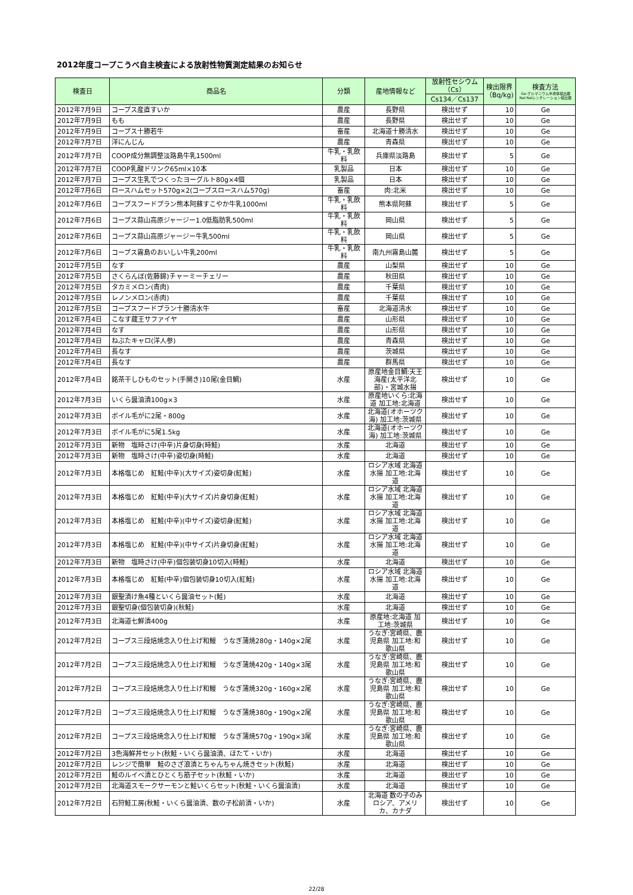2012年度コープこうべ自主検査による放射性物質測定結果のお知らせ
| 検査日 | 商品名 | 分類 | 産地情報など | 放射性セシウム（Cs） | 検出限界（Bq/kg) | 検査方法 Ge:ゲルマニウム半導体検出器NaI:NaIシンチレーション検出器 |
| --- | --- | --- | --- | --- | --- | --- |
| | | | | Cs134／Cs137 | | |
| 2012年7月9日 | コープス産直すいか | 農産 | 長野県 | 検出せず | 10 | Ge |
| 2012年7月9日 | もも | 農産 | 長野県 | 検出せず | 10 | Ge |
| 2012年7月9日 | コープス十勝若牛 | 畜産 | 北海道十勝清水 | 検出せず | 10 | Ge |
| 2012年7月7日 | 洋にんじん | 農産 | 青森県 | 検出せず | 10 | Ge |
| 2012年7月7日 | COOP成分無調整淡路島牛乳1500ml | 牛乳・乳飲料 | 兵庫県淡路島 | 検出せず | 5 | Ge |
| 2012年7月7日 | COOP乳酸ドリンク65ml×10本 | 乳製品 | 日本 | 検出せず | 10 | Ge |
| 2012年7月7日 | コープス生乳でつくったヨーグルト80g×4個 | 乳製品 | 日本 | 検出せず | 10 | Ge |
| 2012年7月6日 | ロースハムセット570g×2(コープスロースハム570g) | 畜産 | 肉:北米 | 検出せず | 10 | Ge |
| 2012年7月6日 | コープスフードプラン熊本阿蘇すこやか牛乳1000ml | 牛乳・乳飲料 | 熊本県阿蘇 | 検出せず | 5 | Ge |
| 2012年7月6日 | コープス蒜山高原ジャージー1.0低脂肪乳500ml | 牛乳・乳飲料 | 岡山県 | 検出せず | 5 | Ge |
| 2012年7月6日 | コープス蒜山高原ジャージー牛乳500ml | 牛乳・乳飲料 | 岡山県 | 検出せず | 5 | Ge |
| 2012年7月6日 | コープス霧島のおいしい牛乳200ml | 牛乳・乳飲料 | 南九州霧島山麓 | 検出せず | 5 | Ge |
| 2012年7月5日 | なす | 農産 | 山梨県 | 検出せず | 10 | Ge |
| 2012年7月5日 | さくらんぼ(佐藤錦)チャーミーチェリー | 農産 | 秋田県 | 検出せず | 10 | Ge |
| 2012年7月5日 | タカミメロン(青肉) | 農産 | 千葉県 | 検出せず | 10 | Ge |
| 2012年7月5日 | レノンメロン(赤肉) | 農産 | 千葉県 | 検出せず | 10 | Ge |
| 2012年7月5日 | コープスフードプラン十勝清水牛 | 畜産 | 北海道清水 | 検出せず | 10 | Ge |
| 2012年7月4日 | こなす蔵王サファイヤ | 農産 | 山形県 | 検出せず | 10 | Ge |
| 2012年7月4日 | なす | 農産 | 山形県 | 検出せず | 10 | Ge |
| 2012年7月4日 | ねぶたキャロ(洋人参) | 農産 | 青森県 | 検出せず | 10 | Ge |
| 2012年7月4日 | 長なす | 農産 | 茨城県 | 検出せず | 10 | Ge |
| 2012年7月4日 | 長なす | 農産 | 群馬県 | 検出せず | 10 | Ge |
| 2012年7月4日 | 銘茶干しひものセット(手開き)10尾(金目鯛) | 水産 | 原産地金目鯛:天王海産(太平洋北部)・宮城水揚 | 検出せず | 10 | Ge |
| 2012年7月3日 | いくら醤油漬100g×3 | 水産 | 原産地いくら:北海道 加工地:北海道 | 検出せず | 10 | Ge |
| 2012年7月3日 | ボイル毛がに2尾・800g | 水産 | 北海道(オホーツク海) 加工地:茨城県 | 検出せず | 10 | Ge |
| 2012年7月3日 | ボイル毛がに5尾1.5kg | 水産 | 北海道(オホーツク海) 加工地:茨城県 | 検出せず | 10 | Ge |
| 2012年7月3日 | 新物 塩時さけ(中辛)片身切身(時鮭) | 水産 | 北海道 | 検出せず | 10 | Ge |
| 2012年7月3日 | 新物 塩時さけ(中辛)姿切身(時鮭) | 水産 | 北海道 | 検出せず | 10 | Ge |
| 2012年7月3日 | 本格塩じめ 紅鮭(中辛)(大サイズ)姿切身(紅鮭) | 水産 | ロシア水域 北海道水揚 加工地:北海道 | 検出せず | 10 | Ge |
| 2012年7月3日 | 本格塩じめ 紅鮭(中辛)(大サイズ)片身切身(紅鮭) | 水産 | ロシア水域 北海道水揚 加工地:北海道 | 検出せず | 10 | Ge |
| 2012年7月3日 | 本格塩じめ 紅鮭(中辛)(中サイズ)姿切身(紅鮭) | 水産 | ロシア水域 北海道水揚 加工地:北海道 | 検出せず | 10 | Ge |
| 2012年7月3日 | 本格塩じめ 紅鮭(中辛)(中サイズ)片身切身(紅鮭) | 水産 | ロシア水域 北海道水揚 加工地:北海道 | 検出せず | 10 | Ge |
| 2012年7月3日 | 新物 塩時さけ(中辛)個包装切身10切入(時鮭) | 水産 | 北海道 | 検出せず | 10 | Ge |
| 2012年7月3日 | 本格塩じめ 紅鮭(中辛)個包装切身10切入(紅鮭) | 水産 | ロシア水域 北海道水揚 加工地:北海道 | 検出せず | 10 | Ge |
| 2012年7月3日 | 銀聖漬け魚4種といくら醤油セット(鮭) | 水産 | 北海道 | 検出せず | 10 | Ge |
| 2012年7月3日 | 銀聖切身(個包装切身)(秋鮭) | 水産 | 北海道 | 検出せず | 10 | Ge |
| 2012年7月3日 | 北海道七鮮漬400g | 水産 | 原産地:北海道 加工地:茨城県 | 検出せず | 10 | Ge |
| 2012年7月2日 | コープス三段焙焼念入り仕上げ和鰻 うなぎ蒲焼280g・140g×2尾 | 水産 | うなぎ:宮崎県、鹿児島県 加工地:和歌山県 | 検出せず | 10 | Ge |
| 2012年7月2日 | コープス三段焙焼念入り仕上げ和鰻 うなぎ蒲焼420g・140g×3尾 | 水産 | うなぎ:宮崎県、鹿児島県 加工地:和歌山県 | 検出せず | 10 | Ge |
| 2012年7月2日 | コープス三段焙焼念入り仕上げ和鰻 うなぎ蒲焼320g・160g×2尾 | 水産 | うなぎ:宮崎県、鹿児島県 加工地:和歌山県 | 検出せず | 10 | Ge |
| 2012年7月2日 | コープス三段焙焼念入り仕上げ和鰻 うなぎ蒲焼380g・190g×2尾 | 水産 | うなぎ:宮崎県、鹿児島県 加工地:和歌山県 | 検出せず | 10 | Ge |
| 2012年7月2日 | コープス三段焙焼念入り仕上げ和鰻 うなぎ蒲焼570g・190g×3尾 | 水産 | うなぎ:宮崎県、鹿児島県 加工地:和歌山県 | 検出せず | 10 | Ge |
| 2012年7月2日 | 3色海鮮丼セット(秋鮭・いくら醤油漬、ほたて・いか) | 水産 | 北海道 | 検出せず | 10 | Ge |
| 2012年7月2日 | レンジで簡単 鮭のさざ浪漬とちゃんちゃん焼きセット(秋鮭) | 水産 | 北海道 | 検出せず | 10 | Ge |
| 2012年7月2日 | 鮭のルイベ漬とひとくち筋子セット(秋鮭・いか) | 水産 | 北海道 | 検出せず | 10 | Ge |
| 2012年7月2日 | 北海道スモークサーモンと鮭いくらセット(秋鮭・いくら醤油漬) | 水産 | 北海道 | 検出せず | 10 | Ge |
| 2012年7月2日 | 石狩鮭工房(秋鮭・いくら醤油漬、数の子松前漬・いか) | 水産 | 北海道 数の子のみロシア、アメリカ、カナダ | 検出せず | 10 | Ge |
22/28